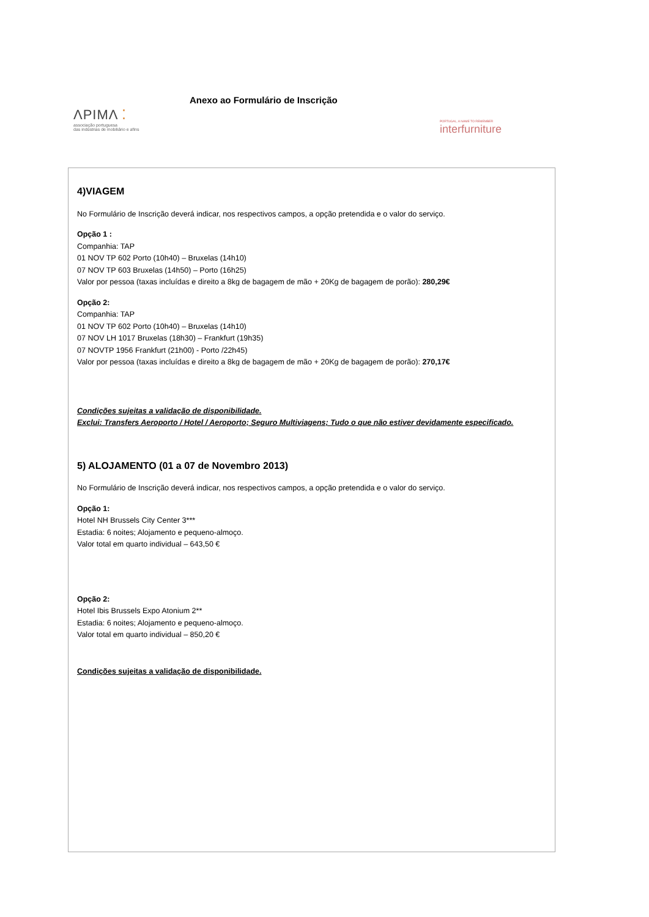Anexo ao Formulário de Inscrição
ΛPIMΛ ⁚
associação portuguesa
das indústrias de mobiliário e afins
PORTUGAL, A NAME TO REMEMBER
interfurniture
4)VIAGEM
No Formulário de Inscrição deverá indicar, nos respectivos campos, a opção pretendida e o valor do serviço.
Opção 1 :
Companhia: TAP
01 NOV TP 602 Porto (10h40) – Bruxelas (14h10)
07 NOV TP 603 Bruxelas (14h50) – Porto (16h25)
Valor por pessoa (taxas incluídas e direito a 8kg de bagagem de mão + 20Kg de bagagem de porão): 280,29€
Opção 2:
Companhia: TAP
01 NOV TP 602 Porto (10h40) – Bruxelas (14h10)
07 NOV LH 1017 Bruxelas (18h30) – Frankfurt (19h35)
07 NOVTP 1956 Frankfurt (21h00) - Porto /22h45)
Valor por pessoa (taxas incluídas e direito a 8kg de bagagem de mão + 20Kg de bagagem de porão): 270,17€
Condições sujeitas a validação de disponibilidade.
Exclui: Transfers Aeroporto / Hotel / Aeroporto; Seguro Multiviagens; Tudo o que não estiver devidamente especificado.
5) ALOJAMENTO (01 a 07 de Novembro 2013)
No Formulário de Inscrição deverá indicar, nos respectivos campos, a opção pretendida e o valor do serviço.
Opção 1:
Hotel NH Brussels City Center 3***
Estadia: 6 noites; Alojamento e pequeno-almoço.
Valor total em quarto individual – 643,50 €
Opção 2:
Hotel Ibis Brussels Expo Atonium 2**
Estadia: 6 noites; Alojamento e pequeno-almoço.
Valor total em quarto individual – 850,20 €
Condições sujeitas a validação de disponibilidade.